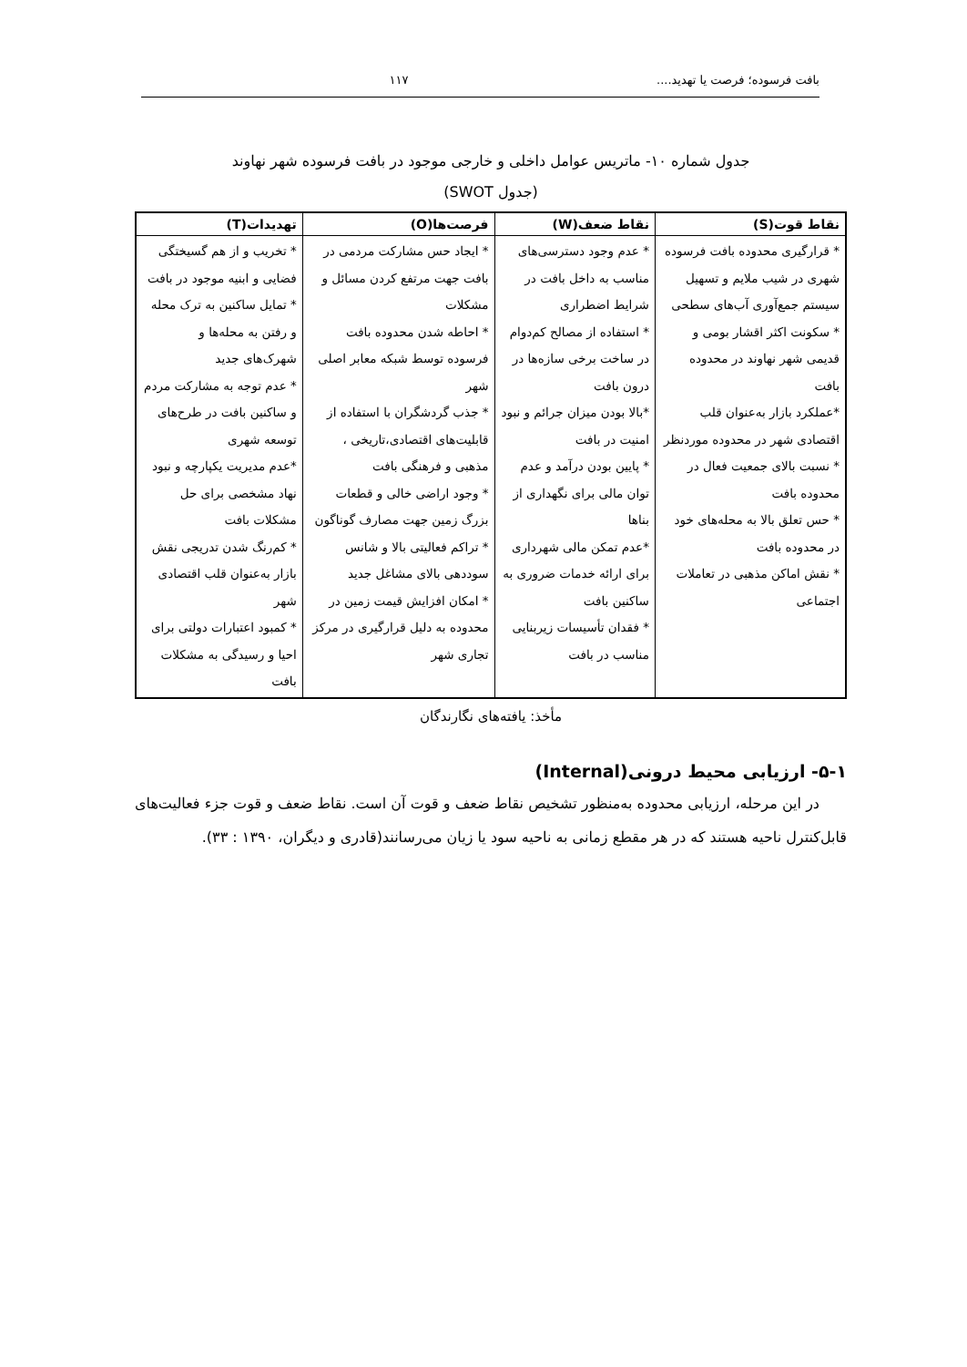بافت فرسوده؛ فرصت یا تهدید.... ۱۱۷
جدول شماره ۱۰- ماتریس عوامل داخلی و خارجی موجود در بافت فرسوده شهر نهاوند
(جدول SWOT)
| نقاط قوت(S) | نقاط ضعف(W) | فرصت‌ها(O) | تهدیدات(T) |
| --- | --- | --- | --- |
| * قرارگیری محدوده بافت فرسوده شهری در شیب ملایم و تسهیل سیستم جمع‌آوری آب‌های سطحی * سکونت اکثر اقشار بومی و قدیمی شهر نهاوند در محدوده بافت *عملکرد بازار به‌عنوان قلب اقتصادی شهر در محدوده موردنظر * نسبت بالای جمعیت فعال در محدوده بافت * حس تعلق بالا به محله‌های خود در محدوده بافت * نقش اماکن مذهبی در تعاملات اجتماعی | * عدم وجود دسترسی‌های مناسب به داخل بافت در شرایط اضطراری * استفاده از مصالح کم‌دوام در ساخت برخی سازه‌ها در درون بافت *بالا بودن میزان جرائم و نبود امنیت در بافت * پایین بودن درآمد و عدم توان مالی برای نگهداری از بناها *عدم تمکن مالی شهرداری برای ارائه خدمات ضروری به ساکنین بافت * فقدان تأسیسات زیربنایی مناسب در بافت | * ایجاد حس مشارکت مردمی در بافت جهت مرتفع کردن مسائل و مشکلات * احاطه شدن محدوده بافت فرسوده توسط شبکه معابر اصلی شهر * جذب گردشگران با استفاده از قابلیت‌های اقتصادی،تاریخی ، مذهبی و فرهنگی بافت * وجود اراضی خالی و قطعات بزرگ زمین جهت مصارف گوناگون * تراکم فعالیتی بالا و شانس سوددهی بالای مشاغل جدید * امکان افزایش قیمت زمین در محدوده به دلیل قرارگیری در مرکز تجاری شهر | * تخریب و از هم گسیختگی فضایی و ابنیه موجود در بافت * تمایل ساکنین به ترک محله و رفتن به محله‌ها و شهرک‌های جدید * عدم توجه به مشارکت مردم و ساکنین بافت در طرح‌های توسعه شهری *عدم مدیریت یکپارچه و نبود نهاد مشخصی برای حل مشکلات بافت * کم‌رنگ شدن تدریجی نقش بازار به‌عنوان قلب اقتصادی شهر * کمبود اعتبارات دولتی برای احیا و رسیدگی به مشکلات بافت |
مأخذ: یافته‌های نگارندگان
۵-۱- ارزیابی محیط درونی(Internal)
در این مرحله، ارزیابی محدوده به‌منظور تشخیص نقاط ضعف و قوت آن است. نقاط ضعف و قوت جزء فعالیت‌های قابل‌کنترل ناحیه هستند که در هر مقطع زمانی به ناحیه سود یا زیان می‌رسانند(قادری و دیگران، ۱۳۹۰ : ۳۳).